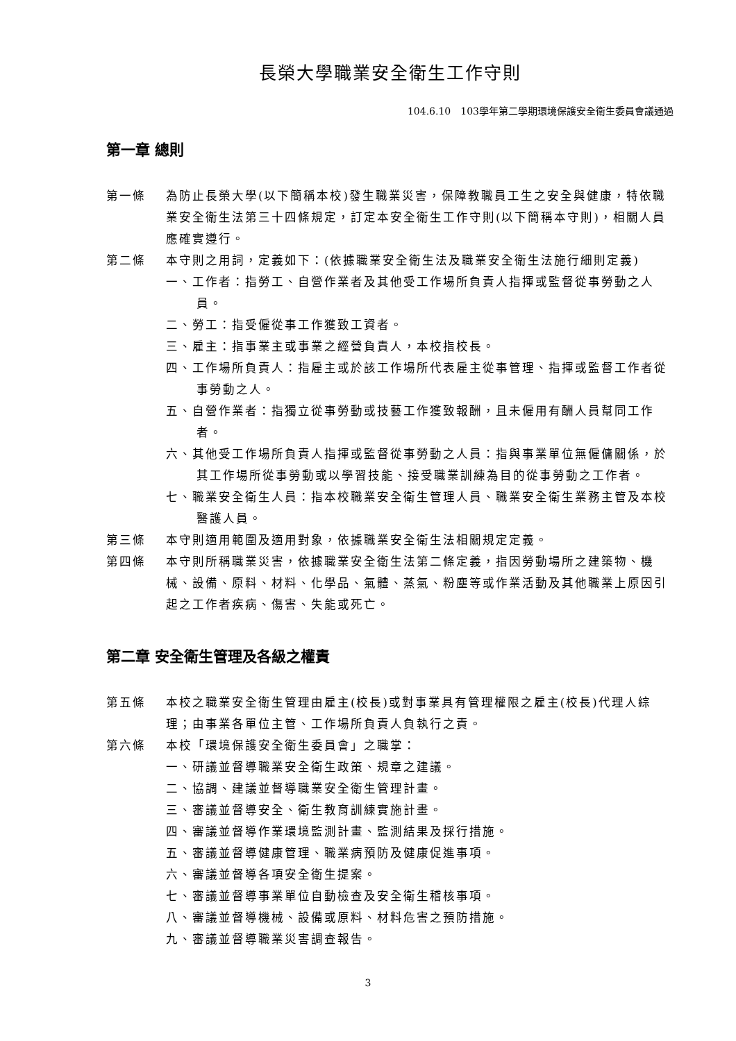長榮大學職業安全衛生工作守則
104.6.10　103學年第二學期環境保護安全衛生委員會議通過
第一章 總則
第一條 為防止長榮大學(以下簡稱本校)發生職業災害，保障教職員工生之安全與健康，特依職業安全衛生法第三十四條規定，訂定本安全衛生工作守則(以下簡稱本守則)，相關人員應確實遵行。
第二條 本守則之用詞，定義如下：(依據職業安全衛生法及職業安全衛生法施行細則定義)
一、工作者：指勞工、自營作業者及其他受工作場所負責人指揮或監督從事勞動之人員。
二、勞工：指受僱從事工作獲致工資者。
三、雇主：指事業主或事業之經營負責人，本校指校長。
四、工作場所負責人：指雇主或於該工作場所代表雇主從事管理、指揮或監督工作者從事勞動之人。
五、自營作業者：指獨立從事勞動或技藝工作獲致報酬，且未僱用有酬人員幫同工作者。
六、其他受工作場所負責人指揮或監督從事勞動之人員：指與事業單位無僱傭關係，於其工作場所從事勞動或以學習技能、接受職業訓練為目的從事勞動之工作者。
七、職業安全衛生人員：指本校職業安全衛生管理人員、職業安全衛生業務主管及本校醫護人員。
第三條 本守則適用範圍及適用對象，依據職業安全衛生法相關規定定義。
第四條 本守則所稱職業災害，依據職業安全衛生法第二條定義，指因勞動場所之建築物、機械、設備、原料、材料、化學品、氣體、蒸氣、粉塵等或作業活動及其他職業上原因引起之工作者疾病、傷害、失能或死亡。
第二章 安全衛生管理及各級之權責
第五條 本校之職業安全衛生管理由雇主(校長)或對事業具有管理權限之雇主(校長)代理人綜理；由事業各單位主管、工作場所負責人負執行之責。
第六條 本校「環境保護安全衛生委員會」之職掌：
一、研議並督導職業安全衛生政策、規章之建議。
二、協調、建議並督導職業安全衛生管理計畫。
三、審議並督導安全、衛生教育訓練實施計畫。
四、審議並督導作業環境監測計畫、監測結果及採行措施。
五、審議並督導健康管理、職業病預防及健康促進事項。
六、審議並督導各項安全衛生提案。
七、審議並督導事業單位自動檢查及安全衛生稽核事項。
八、審議並督導機械、設備或原料、材料危害之預防措施。
九、審議並督導職業災害調查報告。
3